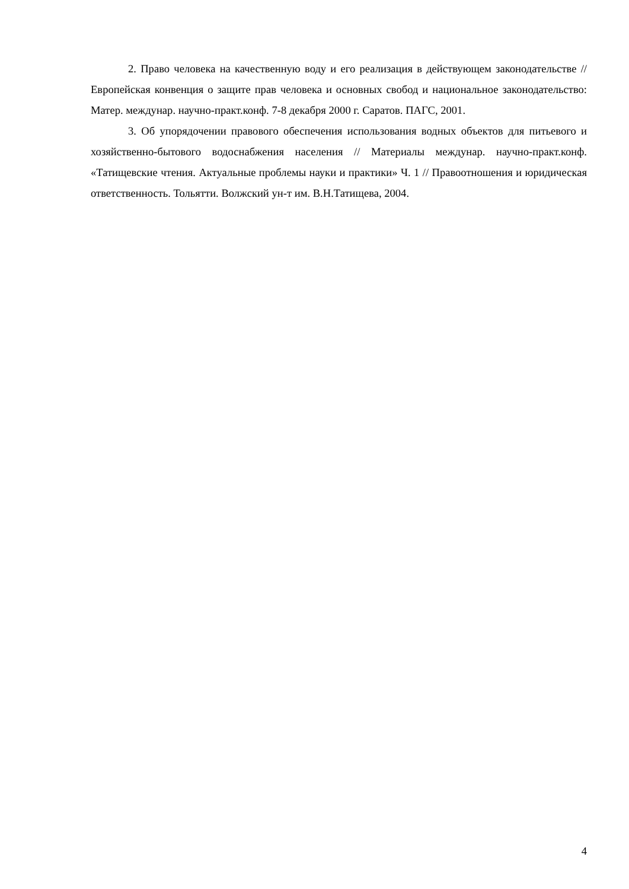2. Право человека на качественную воду и его реализация в действующем законодательстве // Европейская конвенция о защите прав человека и основных свобод и национальное законодательство: Матер. междунар. научно-практ.конф. 7-8 декабря 2000 г. Саратов. ПАГС, 2001.
3. Об упорядочении правового обеспечения использования водных объектов для питьевого и хозяйственно-бытового водоснабжения населения // Материалы междунар. научно-практ.конф. «Татищевские чтения. Актуальные проблемы науки и практики» Ч. 1 // Правоотношения и юридическая ответственность. Тольятти. Волжский ун-т им. В.Н.Татищева, 2004.
4